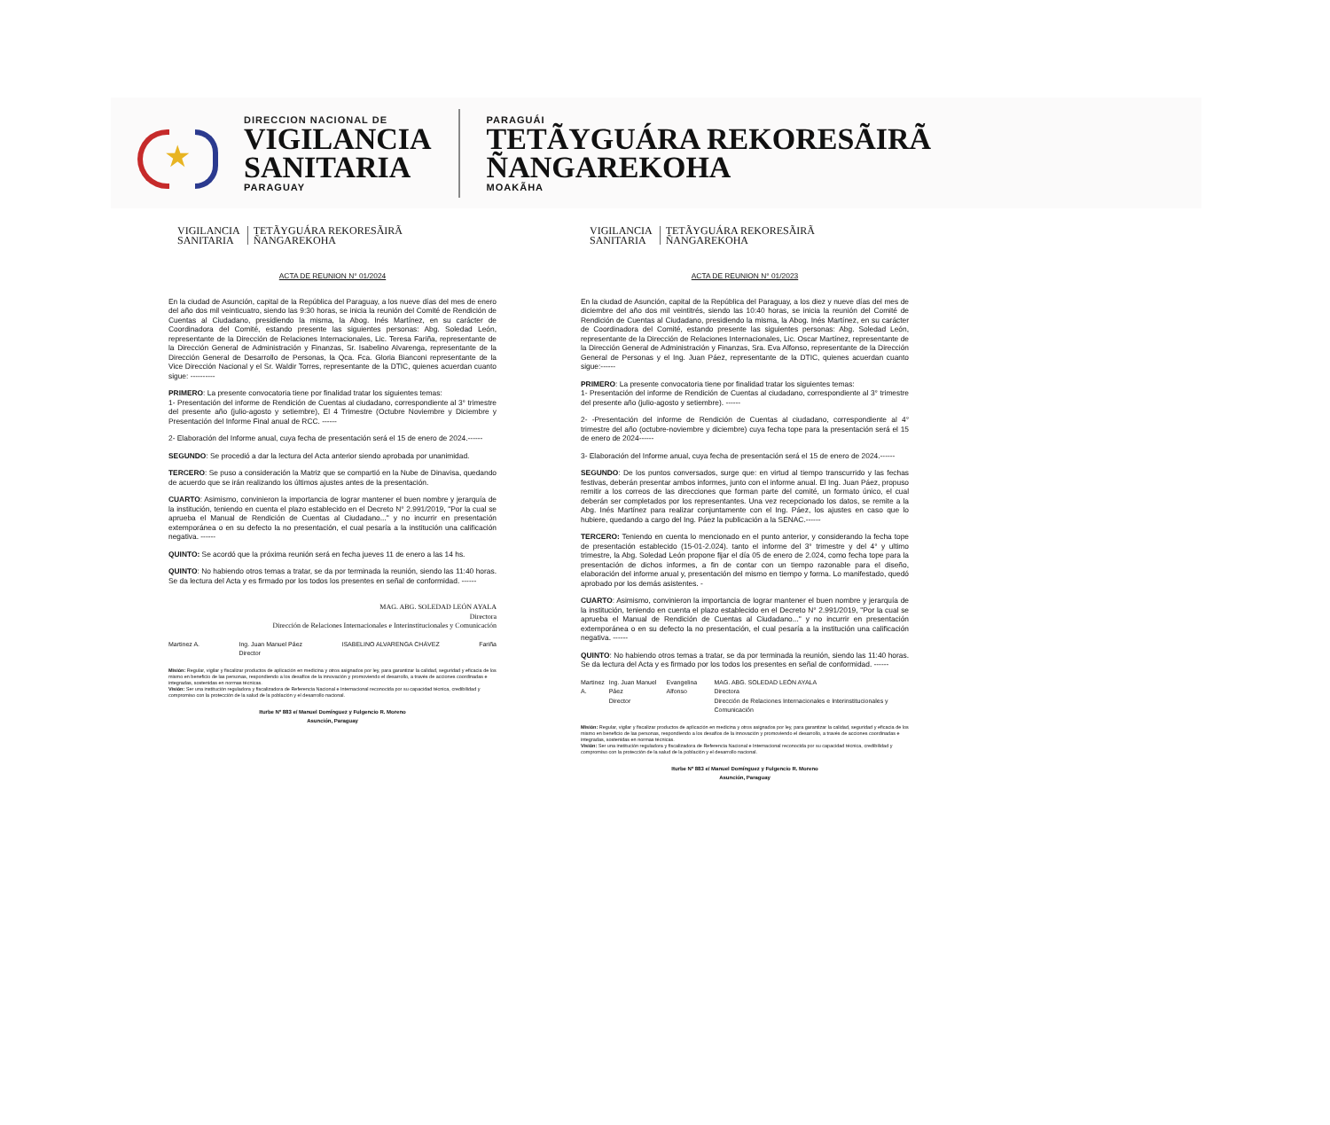★
DIRECCION NACIONAL DE
VIGILANCIA
SANITARIA
PARAGUAY
PARAGUÁI
TETÃYGUÁRA REKORESÃIRÃ
ÑANGAREKOHA
MOAKÃHA
VIGILANCIA
SANITARIA
TETÃYGUÁRA REKORESÃIRÃ
ÑANGAREKOHA
ACTA DE REUNION N° 01/2024
En la ciudad de Asunción, capital de la República del Paraguay, a los nueve días del mes de enero del año dos mil veinticuatro, siendo las 9:30 horas, se inicia la reunión del Comité de Rendición de Cuentas al Ciudadano, presidiendo la misma, la Abog. Inés Martínez, en su carácter de Coordinadora del Comité, estando presente las siguientes personas: Abg. Soledad León, representante de la Dirección de Relaciones Internacionales, Lic. Teresa Fariña, representante de la Dirección General de Administración y Finanzas, Sr. Isabelino Alvarenga, representante de la Dirección General de Desarrollo de Personas, la Qca. Fca. Gloria Bianconi representante de la Vice Dirección Nacional y el Sr. Waldir Torres, representante de la DTIC, quienes acuerdan cuanto sigue: ----------
PRIMERO: La presente convocatoria tiene por finalidad tratar los siguientes temas:
1- Presentación del informe de Rendición de Cuentas al ciudadano, correspondiente al 3° trimestre del presente año (julio-agosto y setiembre), El 4 Trimestre (Octubre Noviembre y Diciembre y Presentación del Informe Final anual de RCC. ------
2- Elaboración del Informe anual, cuya fecha de presentación será el 15 de enero de 2024.------
SEGUNDO: Se procedió a dar la lectura del Acta anterior siendo aprobada por unanimidad.
TERCERO: Se puso a consideración la Matriz que se compartió en la Nube de Dinavisa, quedando de acuerdo que se irán realizando los últimos ajustes antes de la presentación.
CUARTO: Asimismo, convinieron la importancia de lograr mantener el buen nombre y jerarquía de la institución, teniendo en cuenta el plazo establecido en el Decreto N° 2.991/2019, "Por la cual se aprueba el Manual de Rendición de Cuentas al Ciudadano..." y no incurrir en presentación extemporánea o en su defecto la no presentación, el cual pesaría a la institución una calificación negativa. ------
QUINTO: Se acordó que la próxima reunión será en fecha jueves 11 de enero a las 14 hs.
QUINTO: No habiendo otros temas a tratar, se da por terminada la reunión, siendo las 11:40 horas. Se da lectura del Acta y es firmado por los todos los presentes en señal de conformidad. ------
MAG. ABG. SOLEDAD LEÓN AYALA
Directora
Dirección de Relaciones Internacionales e Interinstitucionales y Comunicación
Martinez A. Ing. Juan Manuel Páez
Director ISABELINO ALVARENGA CHÁVEZ Fariña
Misión: Regular, vigilar y fiscalizar productos de aplicación en medicina y otros asignados por ley, para garantizar la calidad, seguridad y eficacia de los mismo en beneficio de las personas, respondiendo a los desafíos de la innovación y promoviendo el desarrollo, a través de acciones coordinadas e integradas, sostenidas en normas técnicas.
Visión: Ser una institución reguladora y fiscalizadora de Referencia Nacional e Internacional reconocida por su capacidad técnica, credibilidad y compromiso con la protección de la salud de la población y el desarrollo nacional.
Iturbe Nº 883 e/ Manuel Domínguez y Fulgencio R. Moreno
Asunción, Paraguay
VIGILANCIA
SANITARIA
TETÃYGUÁRA REKORESÃIRÃ
ÑANGAREKOHA
ACTA DE REUNION N° 01/2023
En la ciudad de Asunción, capital de la República del Paraguay, a los diez y nueve días del mes de diciembre del año dos mil veintitrés, siendo las 10:40 horas, se inicia la reunión del Comité de Rendición de Cuentas al Ciudadano, presidiendo la misma, la Abog. Inés Martínez, en su carácter de Coordinadora del Comité, estando presente las siguientes personas: Abg. Soledad León, representante de la Dirección de Relaciones Internacionales, Lic. Oscar Martínez, representante de la Dirección General de Administración y Finanzas, Sra. Eva Alfonso, representante de la Dirección General de Personas y el Ing. Juan Páez, representante de la DTIC, quienes acuerdan cuanto sigue:------
PRIMERO: La presente convocatoria tiene por finalidad tratar los siguientes temas:
1- Presentación del informe de Rendición de Cuentas al ciudadano, correspondiente al 3° trimestre del presente año (julio-agosto y setiembre). ------
2- -Presentación del informe de Rendición de Cuentas al ciudadano, correspondiente al 4° trimestre del año (octubre-noviembre y diciembre) cuya fecha tope para la presentación será el 15 de enero de 2024------
3- Elaboración del Informe anual, cuya fecha de presentación será el 15 de enero de 2024.------
SEGUNDO: De los puntos conversados, surge que: en virtud al tiempo transcurrido y las fechas festivas, deberán presentar ambos informes, junto con el informe anual. El Ing. Juan Páez, propuso remitir a los correos de las direcciones que forman parte del comité, un formato único, el cual deberán ser completados por los representantes. Una vez recepcionado los datos, se remite a la Abg. Inés Martínez para realizar conjuntamente con el Ing. Páez, los ajustes en caso que lo hubiere, quedando a cargo del Ing. Páez la publicación a la SENAC.------
TERCERO: Teniendo en cuenta lo mencionado en el punto anterior, y considerando la fecha tope de presentación establecido (15-01-2.024). tanto el informe del 3° trimestre y del 4° y ultimo trimestre, la Abg. Soledad León propone fijar el día 05 de enero de 2.024, como fecha tope para la presentación de dichos informes, a fin de contar con un tiempo razonable para el diseño, elaboración del informe anual y, presentación del mismo en tiempo y forma. Lo manifestado, quedó aprobado por los demás asistentes. -
CUARTO: Asimismo, convinieron la importancia de lograr mantener el buen nombre y jerarquía de la institución, teniendo en cuenta el plazo establecido en el Decreto N° 2.991/2019, "Por la cual se aprueba el Manual de Rendición de Cuentas al Ciudadano..." y no incurrir en presentación extemporánea o en su defecto la no presentación, el cual pesaría a la institución una calificación negativa. ------
QUINTO: No habiendo otros temas a tratar, se da por terminada la reunión, siendo las 11:40 horas. Se da lectura del Acta y es firmado por los todos los presentes en señal de conformidad. ------
Martinez A. Ing. Juan Manuel Páez
Director Evangelina Alfonso MAG. ABG. SOLEDAD LEÓN AYALA
Directora
Dirección de Relaciones Internacionales e Interinstitucionales y Comunicación
Misión: Regular, vigilar y fiscalizar productos de aplicación en medicina y otros asignados por ley, para garantizar la calidad, seguridad y eficacia de los mismo en beneficio de las personas, respondiendo a los desafíos de la innovación y promoviendo el desarrollo, a través de acciones coordinadas e integradas, sostenidas en normas técnicas.
Visión: Ser una institución reguladora y fiscalizadora de Referencia Nacional e Internacional reconocida por su capacidad técnica, credibilidad y compromiso con la protección de la salud de la población y el desarrollo nacional.
Iturbe Nº 883 e/ Manuel Domínguez y Fulgencio R. Moreno
Asunción, Paraguay